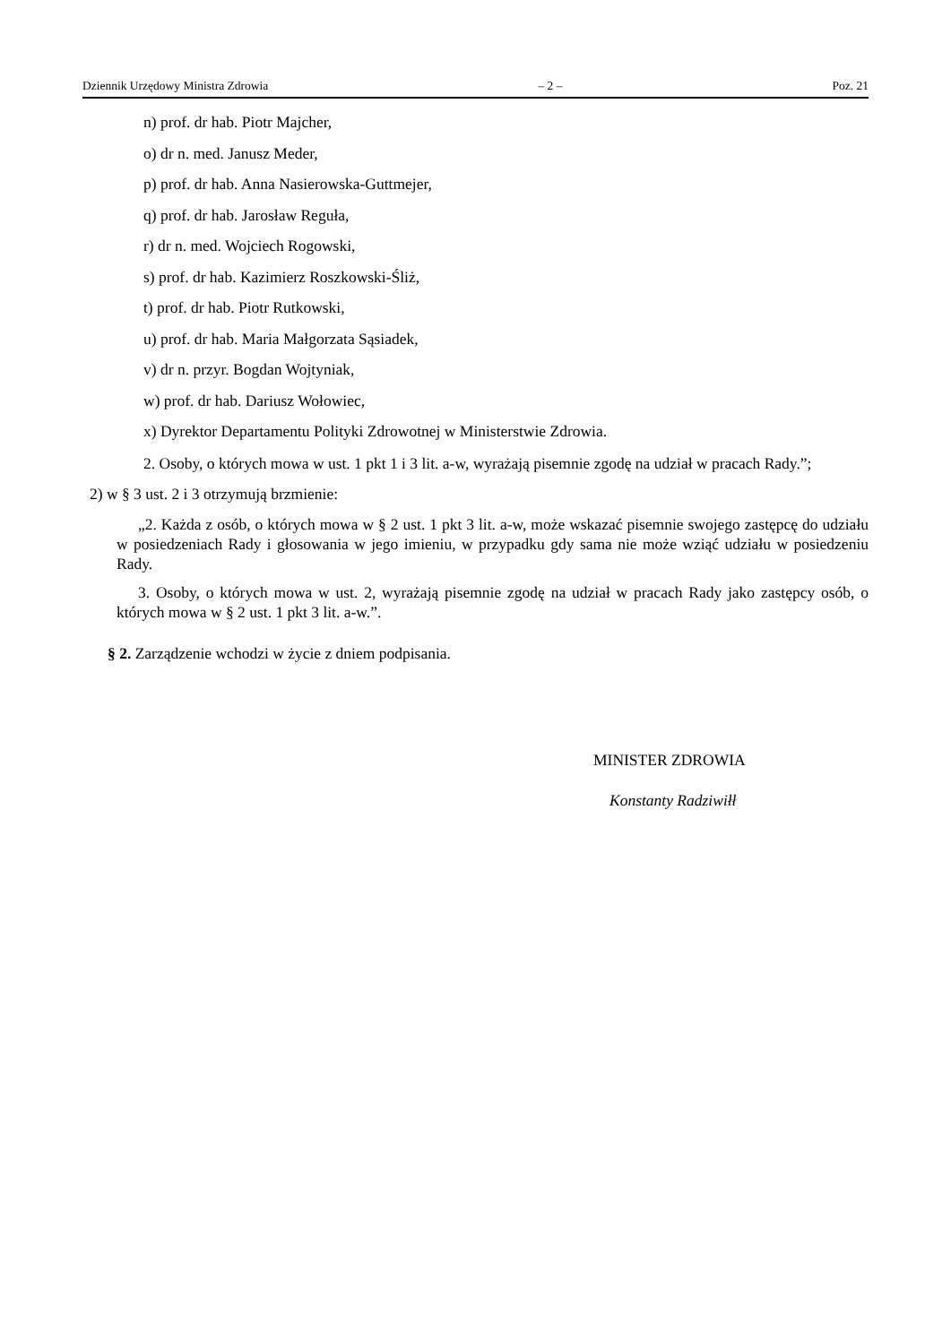Dziennik Urzędowy Ministra Zdrowia – 2 – Poz. 21
n) prof. dr hab. Piotr Majcher,
o) dr n. med. Janusz Meder,
p) prof. dr hab. Anna Nasierowska-Guttmejer,
q) prof. dr hab. Jarosław Reguła,
r) dr n. med. Wojciech Rogowski,
s) prof. dr hab. Kazimierz Roszkowski-Śliż,
t) prof. dr hab. Piotr Rutkowski,
u) prof. dr hab. Maria Małgorzata Sąsiadek,
v) dr n. przyr. Bogdan Wojtyniak,
w) prof. dr hab. Dariusz Wołowiec,
x) Dyrektor Departamentu Polityki Zdrowotnej w Ministerstwie Zdrowia.
2. Osoby, o których mowa w ust. 1 pkt 1 i 3 lit. a-w, wyrażają pisemnie zgodę na udział w pracach Rady.”;
2) w § 3 ust. 2 i 3 otrzymują brzmienie:
„2. Każda z osób, o których mowa w § 2 ust. 1 pkt 3 lit. a-w, może wskazać pisemnie swojego zastępcę do udziału w posiedzeniach Rady i głosowania w jego imieniu, w przypadku gdy sama nie może wziąć udziału w posiedzeniu Rady.
3. Osoby, o których mowa w ust. 2, wyrażają pisemnie zgodę na udział w pracach Rady jako zastępcy osób, o których mowa w § 2 ust. 1 pkt 3 lit. a-w.”.
§ 2. Zarządzenie wchodzi w życie z dniem podpisania.
MINISTER ZDROWIA
Konstanty Radziwiłł